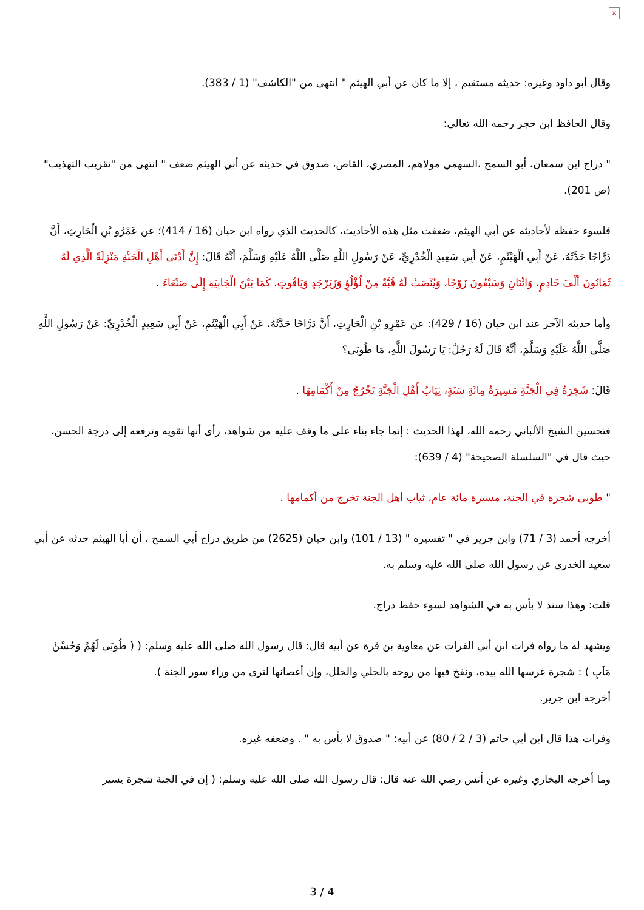×
وقال أبو داود وغيره: حديثه مستقيم ، إلا ما كان عن أبي الهيثم " انتهى من "الكاشف" (1 / 383).
وقال الحافظ ابن حجر رحمه الله تعالى:
" دراج ابن سمعان، أبو السمح ،السهمي مولاهم، المصري، القاص، صدوق في حديثه عن أبي الهيثم ضعف " انتهى من "تقريب التهذيب" (ص 201).
فلسوء حفظه لأحاديثه عن أبي الهيثم، ضعفت مثل هذه الأحاديث، كالحديث الذي رواه ابن حبان (16 / 414)؛ عن عَمْرُو بْنِ الْحَارِثِ، أَنَّ دَرَّاجًا حَدَّثَهُ، عَنْ أَبِي الْهَيْثَمِ، عَنْ أَبِي سَعِيدٍ الْخُدْرِيِّ، عَنْ رَسُولِ اللَّهِ صَلَّى اللَّهُ عَلَيْهِ وَسَلَّمَ، أَنَّهُ قَالَ: إِنَّ أَدْنَى أَهْلِ الْجَنَّةِ مَنْزِلَةً الَّذِي لَهُ ثَمَانُونَ أَلْفَ خَادِمٍ، وَاثْنَانِ وَسَبْعُونَ زَوْجًا، وَيُنْصَبُ لَهُ قُبَّةٌ مِنْ لُؤْلُؤٍ وَزَبَرْجَدٍ وَيَاقُوتٍ، كَمَا بَيْنَ الْجَابِيَةِ إِلَى صَنْعَاءَ .
وأما حديثه الآخر عند ابن حبان (16 / 429): عن عَمْرِو بْنِ الْحَارِثِ، أَنَّ دَرَّاجًا حَدَّثَهُ، عَنْ أَبِي الْهَيْثَمِ، عَنْ أَبِي سَعِيدٍ الْخُدْرِيِّ: عَنْ رَسُولِ اللَّهِ صَلَّى اللَّهُ عَلَيْهِ وَسَلَّمَ، أَنَّهُ قَالَ لَهُ رَجُلٌ: يَا رَسُولَ اللَّهِ، مَا طُوبَى؟
قَالَ: شَجَرَةٌ فِي الْجَنَّةِ مَسِيرَةُ مِائَةِ سَنَةٍ، ثِيَابُ أَهْلِ الْجَنَّةِ تَخْرُجُ مِنْ أَكْمَامِهَا .
فتحسين الشيخ الألباني رحمه الله، لهذا الحديث : إنما جاء بناء على ما وقف عليه من شواهد، رأى أنها تقويه وترفعه إلى درجة الحسن، حيث قال في "السلسلة الصحيحة" (4 / 639):
" طوبى شجرة في الجنة، مسيرة مائة عام، ثياب أهل الجنة تخرج من أكمامها .
أخرجه أحمد (3 / 71) وابن جرير في " تفسيره " (13 / 101) وابن حبان (2625) من طريق دراج أبي السمح ، أن أبا الهيثم حدثه عن أبي سعيد الخدري عن رسول الله صلى الله عليه وسلم به.
قلت: وهذا سند لا بأس به في الشواهد لسوء حفظ دراج.
ويشهد له ما رواه فرات ابن أبي الفرات عن معاوية بن قرة عن أبيه قال: قال رسول الله صلى الله عليه وسلم: ( ( طُوبَى لَهُمْ وَحُسْنُ مَآبٍ ) : شجرة غرسها الله بيده، ونفخ فيها من روحه بالحلي والحلل، وإن أغصانها لترى من وراء سور الجنة ).
أخرجه ابن جرير.
وفرات هذا قال ابن أبي حاتم (3 / 2 / 80) عن أبيه: " صدوق لا بأس به " . وضعفه غيره.
وما أخرجه البخاري وغيره عن أنس رضي الله عنه قال: قال رسول الله صلى الله عليه وسلم: ( إن في الجنة شجرة يسير
3 / 4